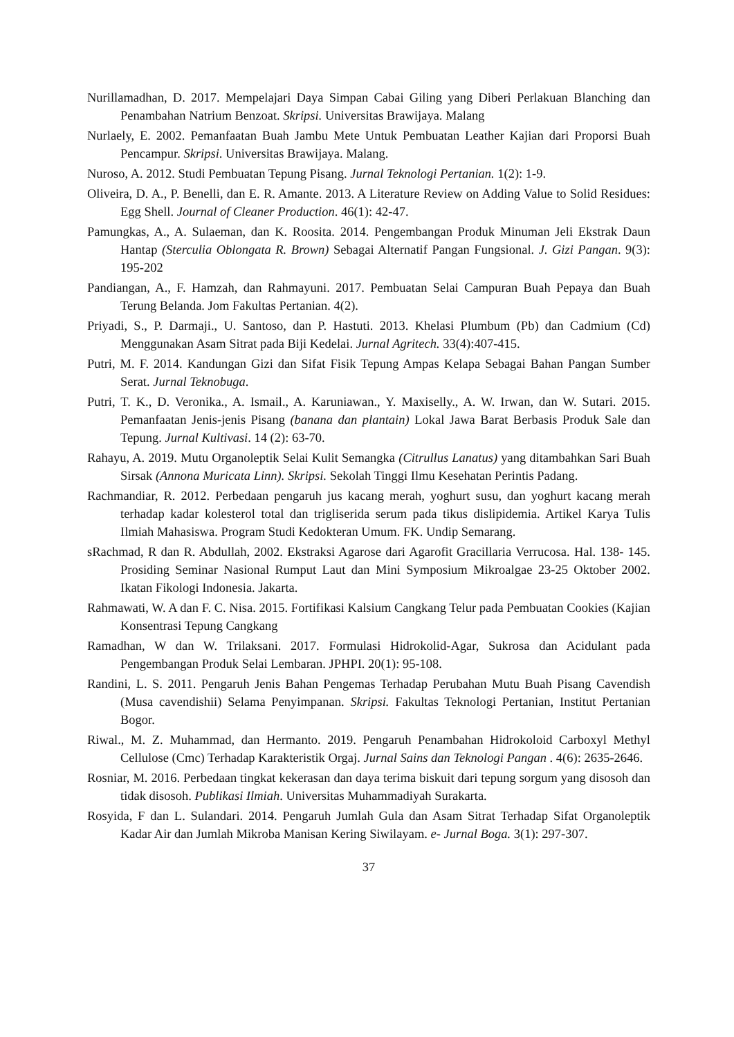Nurillamadhan, D. 2017. Mempelajari Daya Simpan Cabai Giling yang Diberi Perlakuan Blanching dan Penambahan Natrium Benzoat. Skripsi. Universitas Brawijaya. Malang
Nurlaely, E. 2002. Pemanfaatan Buah Jambu Mete Untuk Pembuatan Leather Kajian dari Proporsi Buah Pencampur. Skripsi. Universitas Brawijaya. Malang.
Nuroso, A. 2012. Studi Pembuatan Tepung Pisang. Jurnal Teknologi Pertanian. 1(2): 1-9.
Oliveira, D. A., P. Benelli, dan E. R. Amante. 2013. A Literature Review on Adding Value to Solid Residues: Egg Shell. Journal of Cleaner Production. 46(1): 42-47.
Pamungkas, A., A. Sulaeman, dan K. Roosita. 2014. Pengembangan Produk Minuman Jeli Ekstrak Daun Hantap (Sterculia Oblongata R. Brown) Sebagai Alternatif Pangan Fungsional. J. Gizi Pangan. 9(3): 195-202
Pandiangan, A., F. Hamzah, dan Rahmayuni. 2017. Pembuatan Selai Campuran Buah Pepaya dan Buah Terung Belanda. Jom Fakultas Pertanian. 4(2).
Priyadi, S., P. Darmaji., U. Santoso, dan P. Hastuti. 2013. Khelasi Plumbum (Pb) dan Cadmium (Cd) Menggunakan Asam Sitrat pada Biji Kedelai. Jurnal Agritech. 33(4):407-415.
Putri, M. F. 2014. Kandungan Gizi dan Sifat Fisik Tepung Ampas Kelapa Sebagai Bahan Pangan Sumber Serat. Jurnal Teknobuga.
Putri, T. K., D. Veronika., A. Ismail., A. Karuniawan., Y. Maxiselly., A. W. Irwan, dan W. Sutari. 2015. Pemanfaatan Jenis-jenis Pisang (banana dan plantain) Lokal Jawa Barat Berbasis Produk Sale dan Tepung. Jurnal Kultivasi. 14 (2): 63-70.
Rahayu, A. 2019. Mutu Organoleptik Selai Kulit Semangka (Citrullus Lanatus) yang ditambahkan Sari Buah Sirsak (Annona Muricata Linn). Skripsi. Sekolah Tinggi Ilmu Kesehatan Perintis Padang.
Rachmandiar, R. 2012. Perbedaan pengaruh jus kacang merah, yoghurt susu, dan yoghurt kacang merah terhadap kadar kolesterol total dan trigliserida serum pada tikus dislipidemia. Artikel Karya Tulis Ilmiah Mahasiswa. Program Studi Kedokteran Umum. FK. Undip Semarang.
sRachmad, R dan R. Abdullah, 2002. Ekstraksi Agarose dari Agarofit Gracillaria Verrucosa. Hal. 138- 145. Prosiding Seminar Nasional Rumput Laut dan Mini Symposium Mikroalgae 23-25 Oktober 2002. Ikatan Fikologi Indonesia. Jakarta.
Rahmawati, W. A dan F. C. Nisa. 2015. Fortifikasi Kalsium Cangkang Telur pada Pembuatan Cookies (Kajian Konsentrasi Tepung Cangkang
Ramadhan, W dan W. Trilaksani. 2017. Formulasi Hidrokolid-Agar, Sukrosa dan Acidulant pada Pengembangan Produk Selai Lembaran. JPHPI. 20(1): 95-108.
Randini, L. S. 2011. Pengaruh Jenis Bahan Pengemas Terhadap Perubahan Mutu Buah Pisang Cavendish (Musa cavendishii) Selama Penyimpanan. Skripsi. Fakultas Teknologi Pertanian, Institut Pertanian Bogor.
Riwal., M. Z. Muhammad, dan Hermanto. 2019. Pengaruh Penambahan Hidrokoloid Carboxyl Methyl Cellulose (Cmc) Terhadap Karakteristik Orgaj. Jurnal Sains dan Teknologi Pangan . 4(6): 2635-2646.
Rosniar, M. 2016. Perbedaan tingkat kekerasan dan daya terima biskuit dari tepung sorgum yang disosoh dan tidak disosoh. Publikasi Ilmiah. Universitas Muhammadiyah Surakarta.
Rosyida, F dan L. Sulandari. 2014. Pengaruh Jumlah Gula dan Asam Sitrat Terhadap Sifat Organoleptik Kadar Air dan Jumlah Mikroba Manisan Kering Siwilayam. e- Jurnal Boga. 3(1): 297-307.
37